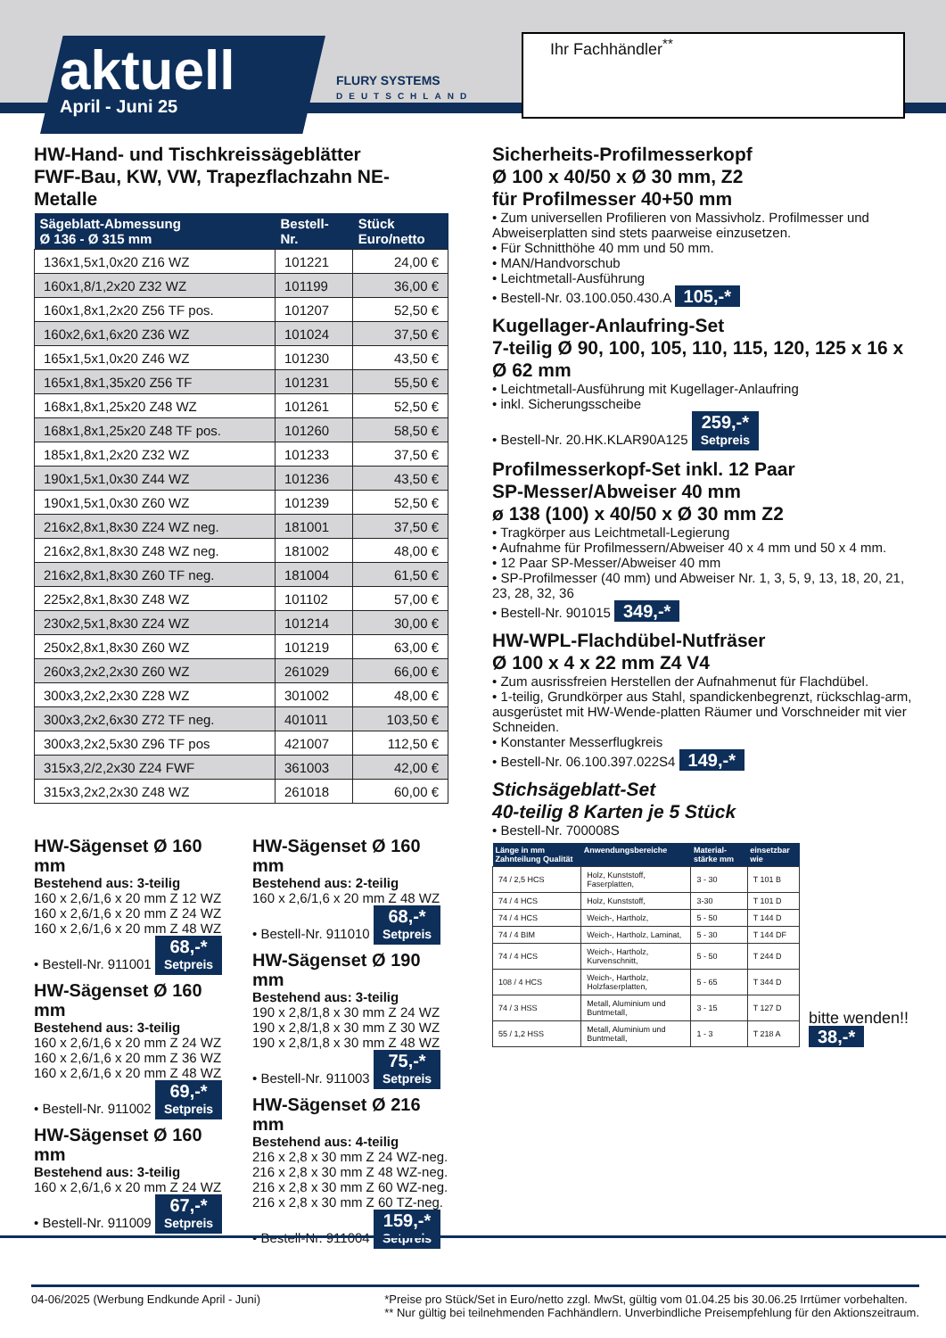aktuell
April - Juni 25
FLURY SYSTEMS
DEUTSCHLAND
Ihr Fachhändler<sup>**</sup>
HW-Hand- und Tischkreissägeblätter
FWF-Bau, KW, VW, Trapezflachzahn NE-Metalle
| Sägeblatt-Abmessung Ø 136 - Ø 315 mm | Bestell- Nr. | Stück Euro/netto |
| --- | --- | --- |
| 136x1,5x1,0x20 Z16 WZ | 101221 | 24,00 € |
| 160x1,8/1,2x20 Z32 WZ | 101199 | 36,00 € |
| 160x1,8x1,2x20 Z56 TF pos. | 101207 | 52,50 € |
| 160x2,6x1,6x20 Z36 WZ | 101024 | 37,50 € |
| 165x1,5x1,0x20 Z46 WZ | 101230 | 43,50 € |
| 165x1,8x1,35x20 Z56 TF | 101231 | 55,50 € |
| 168x1,8x1,25x20 Z48 WZ | 101261 | 52,50 € |
| 168x1,8x1,25x20 Z48 TF pos. | 101260 | 58,50 € |
| 185x1,8x1,2x20 Z32 WZ | 101233 | 37,50 € |
| 190x1,5x1,0x30 Z44 WZ | 101236 | 43,50 € |
| 190x1,5x1,0x30 Z60 WZ | 101239 | 52,50 € |
| 216x2,8x1,8x30 Z24 WZ neg. | 181001 | 37,50 € |
| 216x2,8x1,8x30 Z48 WZ neg. | 181002 | 48,00 € |
| 216x2,8x1,8x30 Z60 TF neg. | 181004 | 61,50 € |
| 225x2,8x1,8x30 Z48 WZ | 101102 | 57,00 € |
| 230x2,5x1,8x30 Z24 WZ | 101214 | 30,00 € |
| 250x2,8x1,8x30 Z60 WZ | 101219 | 63,00 € |
| 260x3,2x2,2x30 Z60 WZ | 261029 | 66,00 € |
| 300x3,2x2,2x30 Z28 WZ | 301002 | 48,00 € |
| 300x3,2x2,6x30 Z72 TF neg. | 401011 | 103,50 € |
| 300x3,2x2,5x30 Z96 TF pos | 421007 | 112,50 € |
| 315x3,2/2,2x30 Z24 FWF | 361003 | 42,00 € |
| 315x3,2x2,2x30 Z48 WZ | 261018 | 60,00 € |
HW-Sägenset Ø 160 mm
Bestehend aus: 3-teilig
160 x 2,6/1,6 x 20 mm Z 12 WZ
160 x 2,6/1,6 x 20 mm Z 24 WZ
160 x 2,6/1,6 x 20 mm Z 48 WZ
• Bestell-Nr. 911001 68,-* Setpreis
HW-Sägenset Ø 160 mm
Bestehend aus: 3-teilig
160 x 2,6/1,6 x 20 mm Z 24 WZ
160 x 2,6/1,6 x 20 mm Z 36 WZ
160 x 2,6/1,6 x 20 mm Z 48 WZ
• Bestell-Nr. 911002 69,-* Setpreis
HW-Sägenset Ø 160 mm
Bestehend aus: 3-teilig
160 x 2,6/1,6 x 20 mm Z 24 WZ
• Bestell-Nr. 911009 67,-* Setpreis
HW-Sägenset Ø 160 mm
Bestehend aus: 2-teilig
160 x 2,6/1,6 x 20 mm Z 48 WZ
• Bestell-Nr. 911010 68,-* Setpreis
HW-Sägenset Ø 190 mm
Bestehend aus: 3-teilig
190 x 2,8/1,8 x 30 mm Z 24 WZ
190 x 2,8/1,8 x 30 mm Z 30 WZ
190 x 2,8/1,8 x 30 mm Z 48 WZ
• Bestell-Nr. 911003 75,-* Setpreis
HW-Sägenset Ø 216 mm
Bestehend aus: 4-teilig
216 x 2,8 x 30 mm Z 24 WZ-neg.
216 x 2,8 x 30 mm Z 48 WZ-neg.
216 x 2,8 x 30 mm Z 60 WZ-neg.
216 x 2,8 x 30 mm Z 60 TZ-neg.
• Bestell-Nr. 911004 159,-* Setpreis
Sicherheits-Profilmesserkopf
Ø 100 x 40/50 x Ø 30 mm, Z2
für Profilmesser 40+50 mm
• Zum universellen Profilieren von Massivholz. Profilmesser und Abweiserplatten sind stets paarweise einzusetzen.
• Für Schnitthöhe 40 mm und 50 mm.
• MAN/Handvorschub
• Leichtmetall-Ausführung
• Bestell-Nr. 03.100.050.430.A 105,-*
Kugellager-Anlaufring-Set
7-teilig Ø 90, 100, 105, 110, 115, 120, 125 x 16 x Ø 62 mm
• Leichtmetall-Ausführung mit Kugellager-Anlaufring
• inkl. Sicherungsscheibe
• Bestell-Nr. 20.HK.KLAR90A125 259,-* Setpreis
Profilmesserkopf-Set inkl. 12 Paar
SP-Messer/Abweiser 40 mm
ø 138 (100) x 40/50 x Ø 30 mm Z2
• Tragkörper aus Leichtmetall-Legierung
• Aufnahme für Profilmessern/Abweiser 40 x 4 mm und 50 x 4 mm.
• 12 Paar SP-Messer/Abweiser 40 mm
• SP-Profilmesser (40 mm) und Abweiser Nr. 1, 3, 5, 9, 13, 18, 20, 21, 23, 28, 32, 36
• Bestell-Nr. 901015 349,-*
HW-WPL-Flachdübel-Nutfräser
Ø 100 x 4 x 22 mm Z4 V4
• Zum ausrissfreien Herstellen der Aufnahmenut für Flachdübel.
• 1-teilig, Grundkörper aus Stahl, spandickenbegrenzt, rückschlag-arm, ausgerüstet mit HW-Wende-platten Räumer und Vorschneider mit vier Schneiden.
• Konstanter Messerflugkreis
• Bestell-Nr. 06.100.397.022S4 149,-*
Stichsägeblatt-Set
40-teilig 8 Karten je 5 Stück
• Bestell-Nr. 700008S
| Länge in mm Zahnteilung Qualität | Anwendungsbereiche | Material-stärke mm | einsetzbar wie |
| --- | --- | --- | --- |
| 74 / 2,5 HCS | Holz, Kunststoff, Faserplatten, | 3 - 30 | T 101 B |
| 74 / 4 HCS | Holz, Kunststoff, | 3-30 | T 101 D |
| 74 / 4 HCS | Weich-, Hartholz, | 5 - 50 | T 144 D |
| 74 / 4 BIM | Weich-, Hartholz, Laminat, | 5 - 30 | T 144 DF |
| 74 / 4 HCS | Weich-, Hartholz, Kurvenschnitt, | 5 - 50 | T 244 D |
| 108 / 4 HCS | Weich-, Hartholz, Holzfaserplatten, | 5 - 65 | T 344 D |
| 74 / 3 HSS | Metall, Aluminium und Buntmetall, | 3 - 15 | T 127 D |
| 55 / 1,2 HSS | Metall, Aluminium und Buntmetall, | 1 - 3 | T 218 A |
bitte wenden!!
38,-*
04-06/2025 (Werbung Endkunde April - Juni)
*Preise pro Stück/Set in Euro/netto zzgl. MwSt, gültig vom 01.04.25 bis 30.06.25 Irrtümer vorbehalten.
** Nur gültig bei teilnehmenden Fachhändlern. Unverbindliche Preisempfehlung für den Aktionszeitraum.